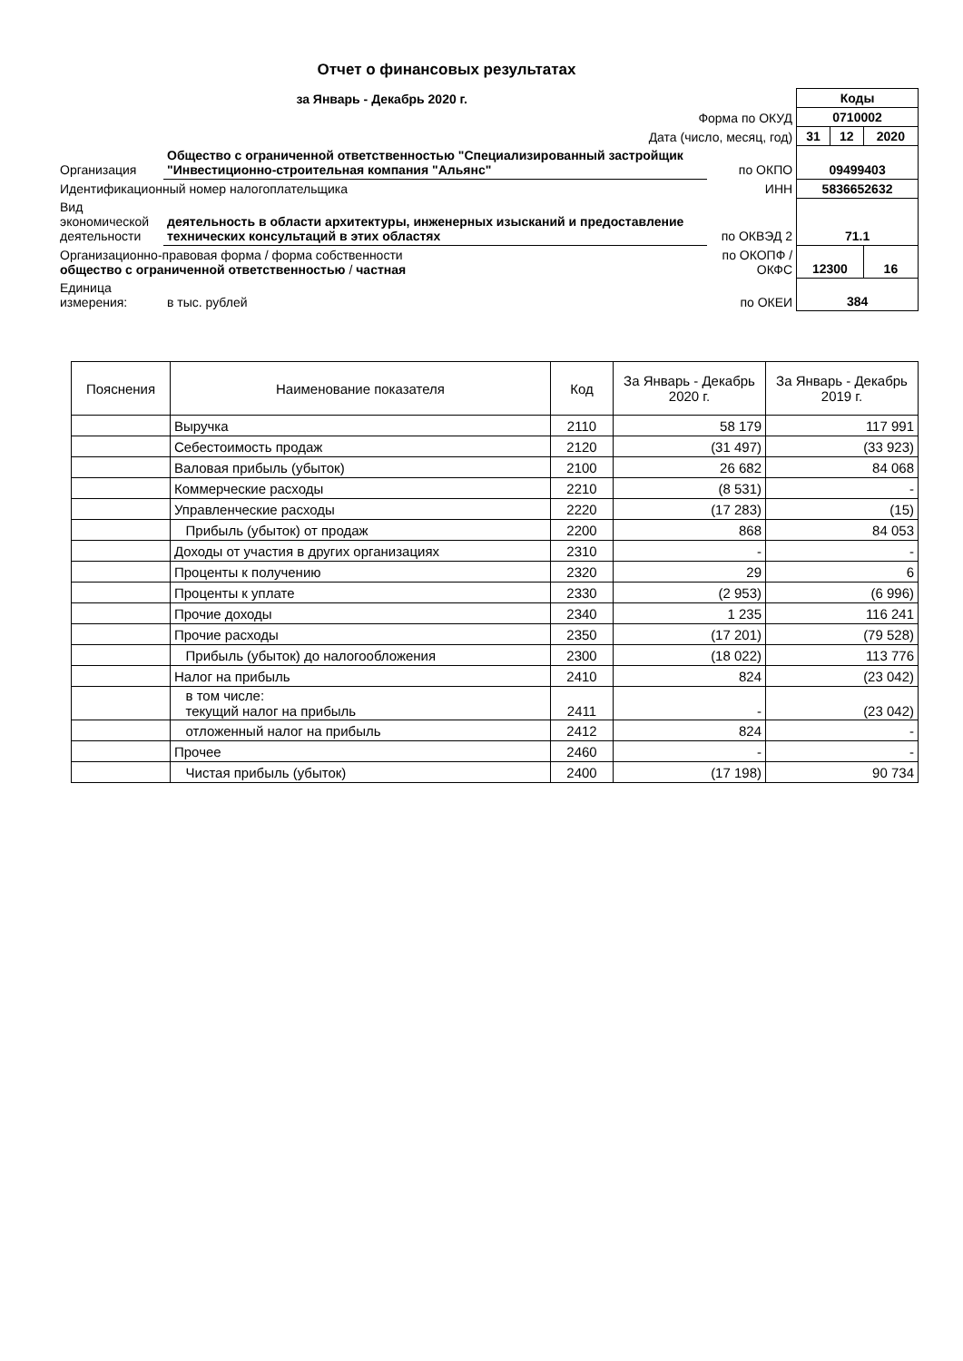Отчет о финансовых результатах
| за Январь - Декабрь 2020 г. | | | Коды | | |
| Форма по ОКУД | | | 0710002 | | |
| Дата (число, месяц, год) | | | 31 | 12 | 2020 |
| Организация | Общество с ограниченной ответственностью "Специализированный застройщик "Инвестиционно-строительная компания "Альянс" | по ОКПО | 09499403 | | |
| Идентификационный номер налогоплательщика ИНН | | | 5836652632 | | |
| Вид экономической деятельности | деятельность в области архитектуры, инженерных изысканий и предоставление технических консультаций в этих областях | по ОКВЭД 2 | 71.1 | | |
| Организационно-правовая форма / форма собственности общество с ограниченной ответственностью / частная | | по ОКОПФ / ОКФС | 12300 | | 16 |
| Единица измерения: | в тыс. рублей | по ОКЕИ | 384 | | |
| Пояснения | Наименование показателя | Код | За Январь - Декабрь 2020 г. | За Январь - Декабрь 2019 г. |
| --- | --- | --- | --- | --- |
| | Выручка | 2110 | 58 179 | 117 991 |
| | Себестоимость продаж | 2120 | (31 497) | (33 923) |
| | Валовая прибыль (убыток) | 2100 | 26 682 | 84 068 |
| | Коммерческие расходы | 2210 | (8 531) | - |
| | Управленческие расходы | 2220 | (17 283) | (15) |
| | Прибыль (убыток) от продаж | 2200 | 868 | 84 053 |
| | Доходы от участия в других организациях | 2310 | - | - |
| | Проценты к получению | 2320 | 29 | 6 |
| | Проценты к уплате | 2330 | (2 953) | (6 996) |
| | Прочие доходы | 2340 | 1 235 | 116 241 |
| | Прочие расходы | 2350 | (17 201) | (79 528) |
| | Прибыль (убыток) до налогообложения | 2300 | (18 022) | 113 776 |
| | Налог на прибыль | 2410 | 824 | (23 042) |
| | в том числе: текущий налог на прибыль | 2411 | - | (23 042) |
| | отложенный налог на прибыль | 2412 | 824 | - |
| | Прочее | 2460 | - | - |
| | Чистая прибыль (убыток) | 2400 | (17 198) | 90 734 |